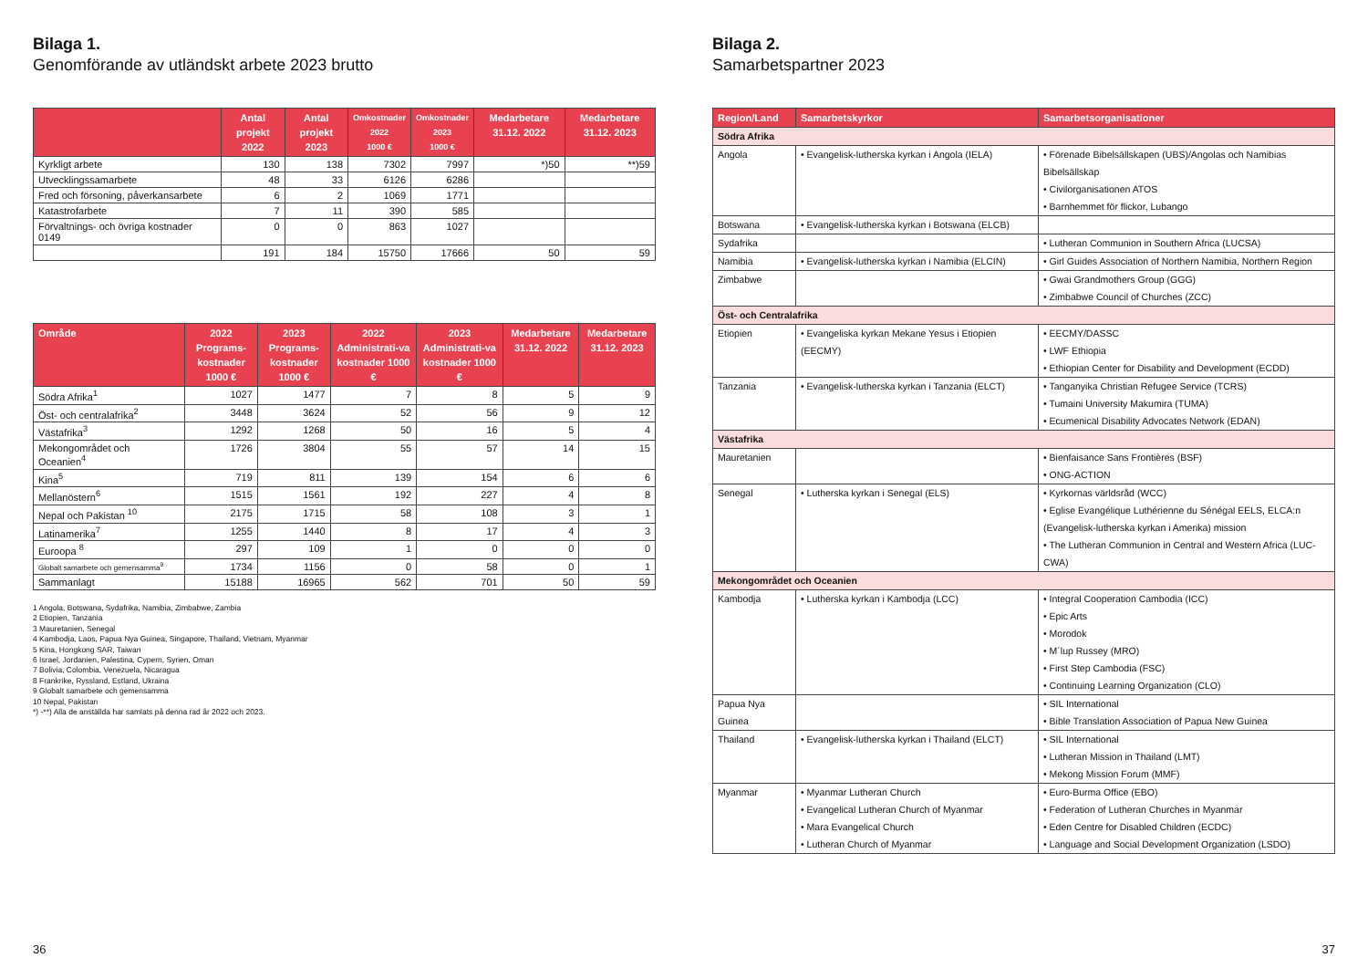Bilaga 1.
Genomförande av utländskt arbete 2023 brutto
| | Antal projekt 2022 | Antal projekt 2023 | Omkostnader 2022 1000 € | Omkostnader 2023 1000 € | Medarbetare 31.12. 2022 | Medarbetare 31.12. 2023 |
| --- | --- | --- | --- | --- | --- | --- |
| Kyrkligt arbete | 130 | 138 | 7302 | 7997 | *)50 | **)59 |
| Utvecklingssamarbete | 48 | 33 | 6126 | 6286 | | |
| Fred och försoning, påverkansarbete | 6 | 2 | 1069 | 1771 | | |
| Katastrofarbete | 7 | 11 | 390 | 585 | | |
| Förvaltnings- och övriga kostnader 0149 | 0 | 0 | 863 | 1027 | | |
| | 191 | 184 | 15750 | 17666 | 50 | 59 |
| Område | 2022 Programs-kostnader 1000 € | 2023 Programs-kostnader 1000 € | 2022 Administrati-va kostnader 1000 € | 2023 Administrati-va kostnader 1000 € | Medarbetare 31.12. 2022 | Medarbetare 31.12. 2023 |
| --- | --- | --- | --- | --- | --- | --- |
| Södra Afrika<sup>1</sup> | 1027 | 1477 | 7 | 8 | 5 | 9 |
| Öst- och centralafrika<sup>2</sup> | 3448 | 3624 | 52 | 56 | 9 | 12 |
| Västafrika<sup>3</sup> | 1292 | 1268 | 50 | 16 | 5 | 4 |
| Mekongområdet och Oceanien<sup>4</sup> | 1726 | 3804 | 55 | 57 | 14 | 15 |
| Kina<sup>5</sup> | 719 | 811 | 139 | 154 | 6 | 6 |
| Mellanöstern<sup>6</sup> | 1515 | 1561 | 192 | 227 | 4 | 8 |
| Nepal och Pakistan <sup>10</sup> | 2175 | 1715 | 58 | 108 | 3 | 1 |
| Latinamerika<sup>7</sup> | 1255 | 1440 | 8 | 17 | 4 | 3 |
| Euroopa <sup>8</sup> | 297 | 109 | 1 | 0 | 0 | 0 |
| Globalt samarbete och gemensamma<sup>9</sup> | 1734 | 1156 | 0 | 58 | 0 | 1 |
| Sammanlagt | 15188 | 16965 | 562 | 701 | 50 | 59 |
1 Angola, Botswana, Sydafrika, Namibia, Zimbabwe, Zambia
2 Etiopien, Tanzania
3 Mauretanien, Senegal
4 Kambodja, Laos, Papua Nya Guinea, Singapore, Thailand, Vietnam, Myanmar
5 Kina, Hongkong SAR, Taiwan
6 Israel, Jordanien, Palestina, Cypern, Syrien, Oman
7 Bolivia, Colombia, Venezuela, Nicaragua
8 Frankrike, Ryssland, Estland, Ukraina
9 Globalt samarbete och gemensamma
10 Nepal, Pakistan
*) -**) Alla de anställda har samlats på denna rad år 2022 och 2023.
36
Bilaga 2.
Samarbetspartner 2023
| Region/Land | Samarbetskyrkor | Samarbetsorganisationer |
| --- | --- | --- |
| Södra Afrika | | |
| Angola | • Evangelisk-lutherska kyrkan i Angola (IELA) | • Förenade Bibelsällskapen (UBS)/Angolas och Namibias Bibelsällskap • Civilorganisationen ATOS • Barnhemmet för flickor, Lubango |
| Botswana | • Evangelisk-lutherska kyrkan i Botswana (ELCB) | |
| Sydafrika | | • Lutheran Communion in Southern Africa (LUCSA) |
| Namibia | • Evangelisk-lutherska kyrkan i Namibia (ELCIN) | • Girl Guides Association of Northern Namibia, Northern Region |
| Zimbabwe | | • Gwai Grandmothers Group (GGG) • Zimbabwe Council of Churches (ZCC) |
| Öst- och Centralafrika | | |
| Etiopien | • Evangeliska kyrkan Mekane Yesus i Etiopien (EECMY) | • EECMY/DASSC • LWF Ethiopia • Ethiopian Center for Disability and Development (ECDD) |
| Tanzania | • Evangelisk-lutherska kyrkan i Tanzania (ELCT) | • Tanganyika Christian Refugee Service (TCRS) • Tumaini University Makumira (TUMA) • Ecumenical Disability Advocates Network (EDAN) |
| Västafrika | | |
| Mauretanien | | • Bienfaisance Sans Frontières (BSF) • ONG-ACTION |
| Senegal | • Lutherska kyrkan i Senegal (ELS) | • Kyrkornas världsråd (WCC) • Eglise Evangélique Luthérienne du Sénégal EELS, ELCA:n (Evangelisk-lutherska kyrkan i Amerika) mission • The Lutheran Communion in Central and Western Africa (LUC-CWA) |
| Mekongområdet och Oceanien | | |
| Kambodja | • Lutherska kyrkan i Kambodja (LCC) | • Integral Cooperation Cambodia (ICC) • Epic Arts • Morodok • M´lup Russey (MRO) • First Step Cambodia (FSC) • Continuing Learning Organization (CLO) |
| Papua Nya Guinea | | • SIL International • Bible Translation Association of Papua New Guinea |
| Thailand | • Evangelisk-lutherska kyrkan i Thailand (ELCT) | • SIL International • Lutheran Mission in Thailand (LMT) • Mekong Mission Forum (MMF) |
| Myanmar | • Myanmar Lutheran Church • Evangelical Lutheran Church of Myanmar • Mara Evangelical Church • Lutheran Church of Myanmar | • Euro-Burma Office (EBO) • Federation of Lutheran Churches in Myanmar • Eden Centre for Disabled Children (ECDC) • Language and Social Development Organization (LSDO) |
37